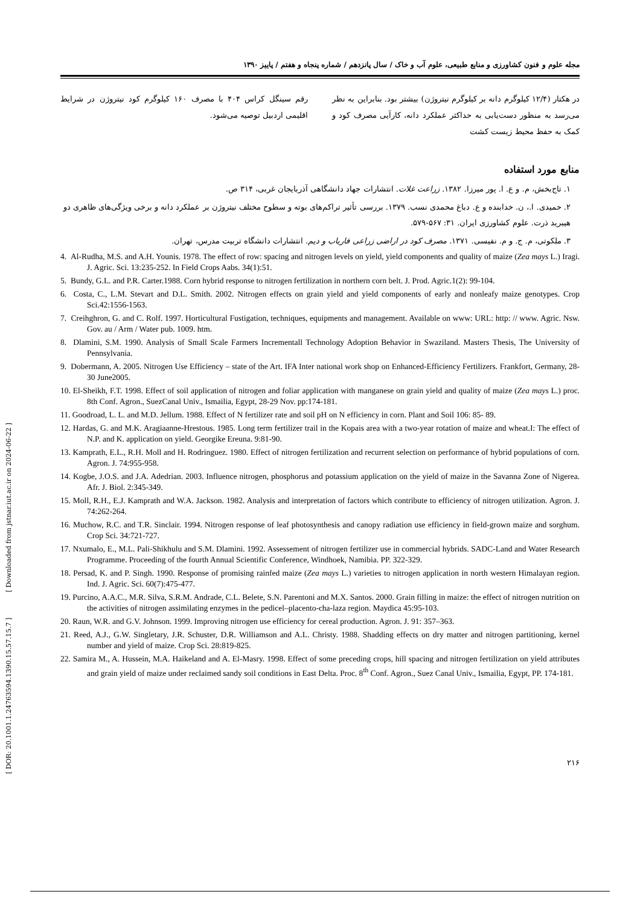[ DOR: 20.1001.1.24763594.1390.15.57.15.7 ] [ Downloaded from jstnar.iut.ac.ir on 2024-06-22 ]
مجله علوم و فنون کشاورزی و منابع طبیعی، علوم آب و خاک / سال پانزدهم / شماره پنجاه و هفتم / پاییز ۱۳۹۰
در هکتار (۱۲/۴ کیلوگرم دانه بر کیلوگرم نیتروژن) بیشتر بود. بنابراین به نظر می‌رسد به منظور دست‌یابی به حداکثر عملکرد دانه، کارآیی مصرف کود و کمک به حفظ محیط زیست کشت
رقم سینگل کراس ۴۰۴ با مصرف ۱۶۰ کیلوگرم کود نیتروژن در شرایط اقلیمی اردبیل توصیه می‌شود.
منابع مورد استفاده
۱. تاج‌بخش، م. و ع. ا. پور میرزا. ۱۳۸۲. زراعت غلات. انتشارات جهاد دانشگاهی آذربایجان غربی، ۳۱۴ ص.
۲. حمیدی. ا.، ن. خدابنده و ع. دباغ محمدی نسب. ۱۳۷۹. بررسی تأثیر تراکم‌های بوته و سطوح مختلف نیتروژن بر عملکرد دانه و برخی ویژگی‌های ظاهری دو هیبرید ذرت. علوم کشاورزی ایران. ۳۱: ۵۶۷-۵۷۹.
۳. ملکوتی، م. ج. و م. نفیسی. ۱۳۷۱. مصرف کود در اراضی زراعی فاریاب و دیم. انتشارات دانشگاه تربیت مدرس، تهران.
4. Al-Rudha, M.S. and A.H. Younis. 1978. The effect of row: spacing and nitrogen levels on yield, yield components and quality of maize (Zea mays L.) Iragi. J. Agric. Sci. 13:235-252. In Field Crops Aabs. 34(1):51.
5. Bundy, G.L. and P.R. Carter.1988. Corn hybrid response to nitrogen fertilization in northern corn belt. J. Prod. Agric.1(2): 99-104.
6. Costa, C., L.M. Stevart and D.L. Smith. 2002. Nitrogen effects on grain yield and yield components of early and nonleafy maize genotypes. Crop Sci.42:1556-1563.
7. Creihghron, G. and C. Rolf. 1997. Horticultural Fustigation, techniques, equipments and management. Available on www: URL: http: // www. Agric. Nsw. Gov. au / Arm / Water pub. 1009. htm.
8. Dlamini, S.M. 1990. Analysis of Small Scale Farmers Incrementall Technology Adoption Behavior in Swaziland. Masters Thesis, The University of Pennsylvania.
9. Dobermann, A. 2005. Nitrogen Use Efficiency – state of the Art. IFA Inter national work shop on Enhanced-Efficiency Fertilizers. Frankfort, Germany, 28-30 June2005.
10. El-Sheikh, F.T. 1998. Effect of soil application of nitrogen and foliar application with manganese on grain yield and quality of maize (Zea mays L.) proc. 8th Conf. Agron., SuezCanal Univ., Ismailia, Egypt, 28-29 Nov. pp:174-181.
11. Goodroad, L. L. and M.D. Jellum. 1988. Effect of N fertilizer rate and soil pH on N efficiency in corn. Plant and Soil 106: 85- 89.
12. Hardas, G. and M.K. Aragiaanne-Hrestous. 1985. Long term fertilizer trail in the Kopais area with a two-year rotation of maize and wheat.I: The effect of N.P. and K. application on yield. Georgike Ereuna. 9:81-90.
13. Kamprath, E.L., R.H. Moll and H. Rodringuez. 1980. Effect of nitrogen fertilization and recurrent selection on performance of hybrid populations of corn. Agron. J. 74:955-958.
14. Kogbe, J.O.S. and J.A. Adedrian. 2003. Influence nitrogen, phosphorus and potassium application on the yield of maize in the Savanna Zone of Nigerea. Afr. J. Biol. 2:345-349.
15. Moll, R.H., E.J. Kamprath and W.A. Jackson. 1982. Analysis and interpretation of factors which contribute to efficiency of nitrogen utilization. Agron. J. 74:262-264.
16. Muchow, R.C. and T.R. Sinclair. 1994. Nitrogen response of leaf photosynthesis and canopy radiation use efficiency in field-grown maize and sorghum. Crop Sci. 34:721-727.
17. Nxumalo, E., M.L. Pali-Shikhulu and S.M. Dlamini. 1992. Assessement of nitrogen fertilizer use in commercial hybrids. SADC-Land and Water Research Programme. Proceeding of the fourth Annual Scientific Conference, Windhoek, Namibia. PP. 322-329.
18. Persad, K. and P. Singh. 1990. Response of promising rainfed maize (Zea mays L.) varieties to nitrogen application in north western Himalayan region. Ind. J. Agric. Sci. 60(7):475-477.
19. Purcino, A.A.C., M.R. Silva, S.R.M. Andrade, C.L. Belete, S.N. Parentoni and M.X. Santos. 2000. Grain filling in maize: the effect of nitrogen nutrition on the activities of nitrogen assimilating enzymes in the pedicel–placento-cha-laza region. Maydica 45:95-103.
20. Raun, W.R. and G.V. Johnson. 1999. Improving nitrogen use efficiency for cereal production. Agron. J. 91: 357–363.
21. Reed, A.J., G.W. Singletary, J.R. Schuster, D.R. Williamson and A.L. Christy. 1988. Shadding effects on dry matter and nitrogen partitioning, kernel number and yield of maize. Crop Sci. 28:819-825.
22. Samira M., A. Hussein, M.A. Haikeland and A. El-Masry. 1998. Effect of some preceding crops, hill spacing and nitrogen fertilization on yield attributes and grain yield of maize under reclaimed sandy soil conditions in East Delta. Proc. 8<sup>th</sup> Conf. Agron., Suez Canal Univ., Ismailia, Egypt, PP. 174-181.
۲۱۶